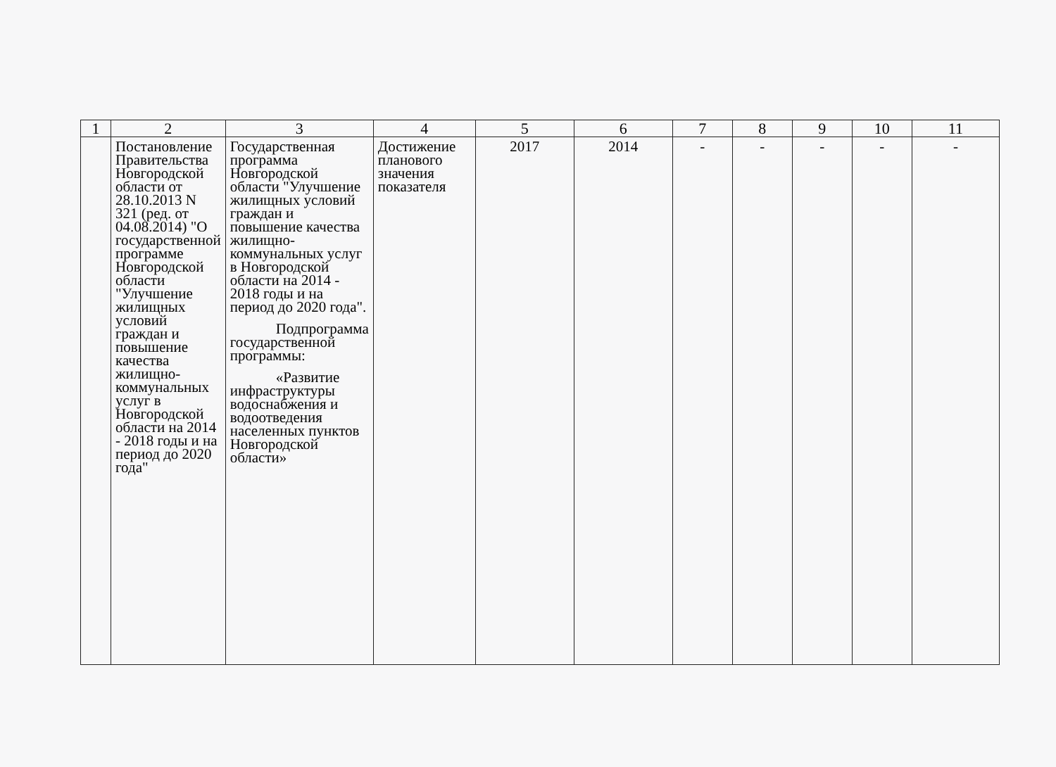| 1 | 2 | 3 | 4 | 5 | 6 | 7 | 8 | 9 | 10 | 11 |
| --- | --- | --- | --- | --- | --- | --- | --- | --- | --- | --- |
| | Постановление Правительства Новгородской области от 28.10.2013 N 321 (ред. от 04.08.2014) "О государственной программе Новгородской области "Улучшение жилищных условий граждан и повышение качества жилищно-коммунальных услуг в Новгородской области на 2014 - 2018 годы и на период до 2020 года" | Государственная программа Новгородской области "Улучшение жилищных условий граждан и повышение качества жилищно-коммунальных услуг в Новгородской области на 2014 - 2018 годы и на период до 2020 года". Подпрограмма государственной программы: «Развитие инфраструктуры водоснабжения и водоотведения населенных пунктов Новгородской области» | Достижение планового значения показателя | 2017 | 2014 | - | - | - | - | - |